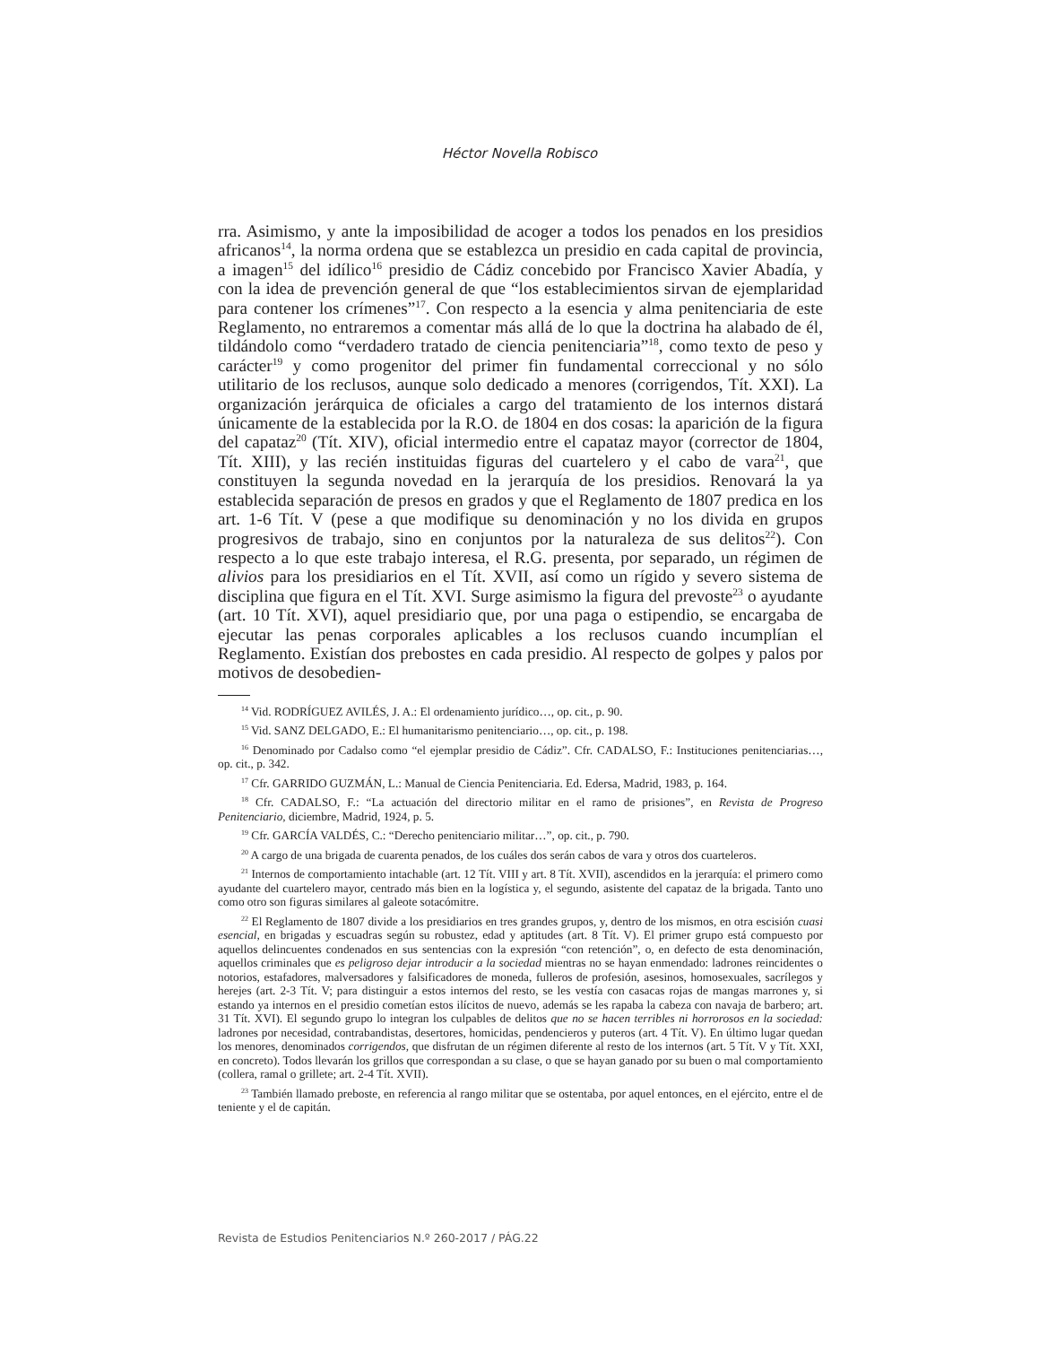Héctor Novella Robisco
rra. Asimismo, y ante la imposibilidad de acoger a todos los penados en los presidios africanos<sup>14</sup>, la norma ordena que se establezca un presidio en cada capital de provincia, a imagen<sup>15</sup> del idílico<sup>16</sup> presidio de Cádiz concebido por Francisco Xavier Abadía, y con la idea de prevención general de que “los establecimientos sirvan de ejemplaridad para contener los crímenes”<sup>17</sup>. Con respecto a la esencia y alma penitenciaria de este Reglamento, no entraremos a comentar más allá de lo que la doctrina ha alabado de él, tildándolo como “verdadero tratado de ciencia penitenciaria”<sup>18</sup>, como texto de peso y carácter<sup>19</sup> y como progenitor del primer fin fundamental correccional y no sólo utilitario de los reclusos, aunque solo dedicado a menores (corrigendos, Tít. XXI). La organización jerárquica de oficiales a cargo del tratamiento de los internos distará únicamente de la establecida por la R.O. de 1804 en dos cosas: la aparición de la figura del capataz<sup>20</sup> (Tít. XIV), oficial intermedio entre el capataz mayor (corrector de 1804, Tít. XIII), y las recién instituidas figuras del cuartelero y el cabo de vara<sup>21</sup>, que constituyen la segunda novedad en la jerarquía de los presidios. Renovará la ya establecida separación de presos en grados y que el Reglamento de 1807 predica en los art. 1-6 Tít. V (pese a que modifique su denominación y no los divida en grupos progresivos de trabajo, sino en conjuntos por la naturaleza de sus delitos<sup>22</sup>). Con respecto a lo que este trabajo interesa, el R.G. presenta, por separado, un régimen de alivios para los presidiarios en el Tít. XVII, así como un rígido y severo sistema de disciplina que figura en el Tít. XVI. Surge asimismo la figura del prevoste<sup>23</sup> o ayudante (art. 10 Tít. XVI), aquel presidiario que, por una paga o estipendio, se encargaba de ejecutar las penas corporales aplicables a los reclusos cuando incumplían el Reglamento. Existían dos prebostes en cada presidio. Al respecto de golpes y palos por motivos de desobedien-
<sup>14</sup> Vid. RODRÍGUEZ AVILÉS, J. A.: El ordenamiento jurídico…, op. cit., p. 90.
<sup>15</sup> Vid. SANZ DELGADO, E.: El humanitarismo penitenciario…, op. cit., p. 198.
<sup>16</sup> Denominado por Cadalso como “el ejemplar presidio de Cádiz”. Cfr. CADALSO, F.: Instituciones penitenciarias…, op. cit., p. 342.
<sup>17</sup> Cfr. GARRIDO GUZMÁN, L.: Manual de Ciencia Penitenciaria. Ed. Edersa, Madrid, 1983, p. 164.
<sup>18</sup> Cfr. CADALSO, F.: “La actuación del directorio militar en el ramo de prisiones”, en Revista de Progreso Penitenciario, diciembre, Madrid, 1924, p. 5.
<sup>19</sup> Cfr. GARCÍA VALDÉS, C.: “Derecho penitenciario militar…”, op. cit., p. 790.
<sup>20</sup> A cargo de una brigada de cuarenta penados, de los cuáles dos serán cabos de vara y otros dos cuarteleros.
<sup>21</sup> Internos de comportamiento intachable (art. 12 Tít. VIII y art. 8 Tít. XVII), ascendidos en la jerarquía: el primero como ayudante del cuartelero mayor, centrado más bien en la logística y, el segundo, asistente del capataz de la brigada. Tanto uno como otro son figuras similares al galeote sotacómitre.
<sup>22</sup> El Reglamento de 1807 divide a los presidiarios en tres grandes grupos, y, dentro de los mismos, en otra escisión cuasi esencial, en brigadas y escuadras según su robustez, edad y aptitudes (art. 8 Tít. V). El primer grupo está compuesto por aquellos delincuentes condenados en sus sentencias con la expresión “con retención”, o, en defecto de esta denominación, aquellos criminales que es peligroso dejar introducir a la sociedad mientras no se hayan enmendado: ladrones reincidentes o notorios, estafadores, malversadores y falsificadores de moneda, fulleros de profesión, asesinos, homosexuales, sacrílegos y herejes (art. 2-3 Tít. V; para distinguir a estos internos del resto, se les vestía con casacas rojas de mangas marrones y, si estando ya internos en el presidio cometían estos ilícitos de nuevo, además se les rapaba la cabeza con navaja de barbero; art. 31 Tít. XVI). El segundo grupo lo integran los culpables de delitos que no se hacen terribles ni horrorosos en la sociedad: ladrones por necesidad, contrabandistas, desertores, homicidas, pendencieros y puteros (art. 4 Tít. V). En último lugar quedan los menores, denominados corrigendos, que disfrutan de un régimen diferente al resto de los internos (art. 5 Tít. V y Tít. XXI, en concreto). Todos llevarán los grillos que correspondan a su clase, o que se hayan ganado por su buen o mal comportamiento (collera, ramal o grillete; art. 2-4 Tít. XVII).
<sup>23</sup> También llamado preboste, en referencia al rango militar que se ostentaba, por aquel entonces, en el ejército, entre el de teniente y el de capitán.
Revista de Estudios Penitenciarios N.º 260-2017 / PÁG.22